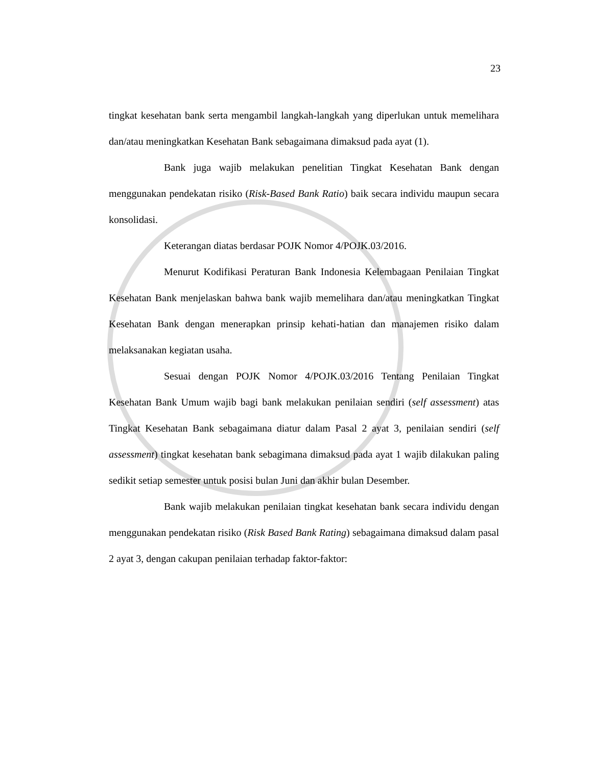23
tingkat kesehatan bank serta mengambil langkah-langkah yang diperlukan untuk memelihara dan/atau meningkatkan Kesehatan Bank sebagaimana dimaksud pada ayat (1).
Bank juga wajib melakukan penelitian Tingkat Kesehatan Bank dengan menggunakan pendekatan risiko (Risk-Based Bank Ratio) baik secara individu maupun secara konsolidasi.
Keterangan diatas berdasar POJK Nomor 4/POJK.03/2016.
Menurut Kodifikasi Peraturan Bank Indonesia Kelembagaan Penilaian Tingkat Kesehatan Bank menjelaskan bahwa bank wajib memelihara dan/atau meningkatkan Tingkat Kesehatan Bank dengan menerapkan prinsip kehati-hatian dan manajemen risiko dalam melaksanakan kegiatan usaha.
Sesuai dengan POJK Nomor 4/POJK.03/2016 Tentang Penilaian Tingkat Kesehatan Bank Umum wajib bagi bank melakukan penilaian sendiri (self assessment) atas Tingkat Kesehatan Bank sebagaimana diatur dalam Pasal 2 ayat 3, penilaian sendiri (self assessment) tingkat kesehatan bank sebagimana dimaksud pada ayat 1 wajib dilakukan paling sedikit setiap semester untuk posisi bulan Juni dan akhir bulan Desember.
Bank wajib melakukan penilaian tingkat kesehatan bank secara individu dengan menggunakan pendekatan risiko (Risk Based Bank Rating) sebagaimana dimaksud dalam pasal 2 ayat 3, dengan cakupan penilaian terhadap faktor-faktor: